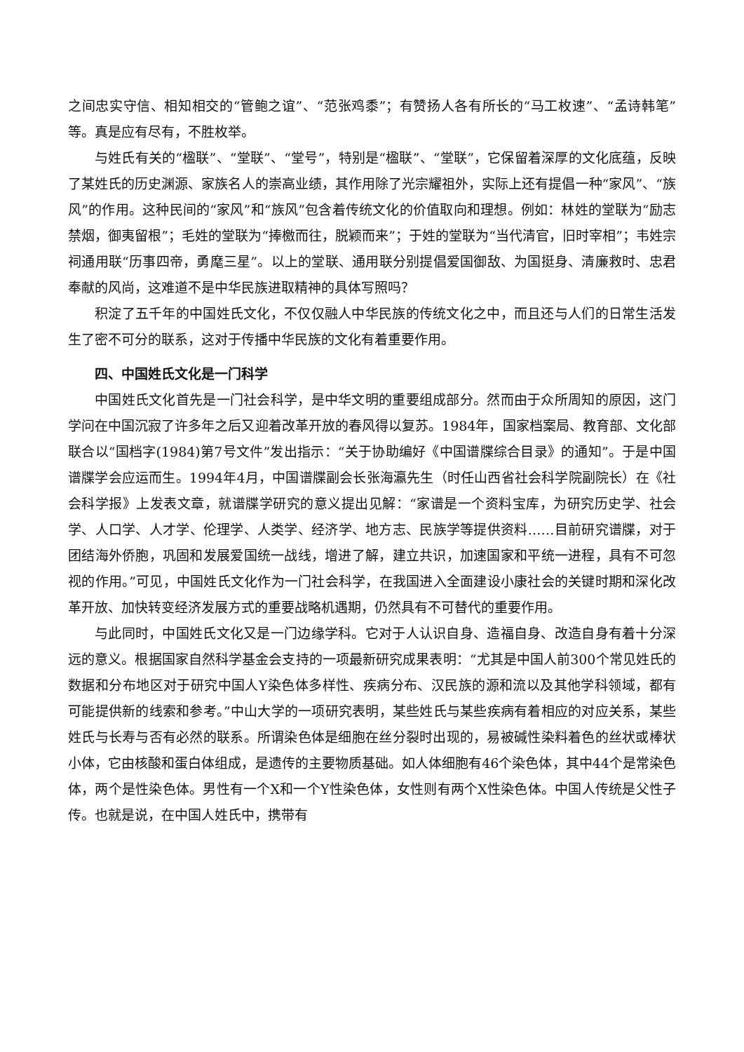之间忠实守信、相知相交的“管鲍之谊”、“范张鸡黍”；有赞扬人各有所长的“马工枚速”、“孟诗韩笔”等。真是应有尽有，不胜枚举。
与姓氏有关的“楹联”、“堂联”、“堂号”，特别是“楹联”、“堂联”，它保留着深厚的文化底蕴，反映了某姓氏的历史渊源、家族名人的崇高业绩，其作用除了光宗耀祖外，实际上还有提倡一种“家风”、“族风”的作用。这种民间的“家风”和“族风”包含着传统文化的价值取向和理想。例如：林姓的堂联为“励志禁烟，御夷留根”；毛姓的堂联为“捧檄而往，脱颖而来”；于姓的堂联为“当代清官，旧时宰相”；韦姓宗祠通用联“历事四帝，勇麾三星”。以上的堂联、通用联分别提倡爱国御敌、为国挺身、清廉救时、忠君奉献的风尚，这难道不是中华民族进取精神的具体写照吗？
积淀了五千年的中国姓氏文化，不仅仅融人中华民族的传统文化之中，而且还与人们的日常生活发生了密不可分的联系，这对于传播中华民族的文化有着重要作用。
四、中国姓氏文化是一门科学
中国姓氏文化首先是一门社会科学，是中华文明的重要组成部分。然而由于众所周知的原因，这门学问在中国沉寂了许多年之后又迎着改革开放的春风得以复苏。1984年，国家档案局、教育部、文化部联合以“国档字(1984)第7号文件”发出指示：“关于协助编好《中国谱牒综合目录》的通知”。于是中国谱牒学会应运而生。1994年4月，中国谱牒副会长张海瀛先生（时任山西省社会科学院副院长）在《社会科学报》上发表文章，就谱牒学研究的意义提出见解：“家谱是一个资料宝库，为研究历史学、社会学、人口学、人才学、伦理学、人类学、经济学、地方志、民族学等提供资料……目前研究谱牒，对于团结海外侨胞，巩固和发展爱国统一战线，增进了解，建立共识，加速国家和平统一进程，具有不可忽视的作用。”可见，中国姓氏文化作为一门社会科学，在我国进入全面建设小康社会的关键时期和深化改革开放、加快转变经济发展方式的重要战略机遇期，仍然具有不可替代的重要作用。
与此同时，中国姓氏文化又是一门边缘学科。它对于人认识自身、造福自身、改造自身有着十分深远的意义。根据国家自然科学基金会支持的一项最新研究成果表明：“尤其是中国人前300个常见姓氏的数据和分布地区对于研究中国人Y染色体多样性、疾病分布、汉民族的源和流以及其他学科领域，都有可能提供新的线索和参考。”中山大学的一项研究表明，某些姓氏与某些疾病有着相应的对应关系，某些姓氏与长寿与否有必然的联系。所谓染色体是细胞在丝分裂时出现的，易被碱性染料着色的丝状或棒状小体，它由核酸和蛋白体组成，是遗传的主要物质基础。如人体细胞有46个染色体，其中44个是常染色体，两个是性染色体。男性有一个X和一个Y性染色体，女性则有两个X性染色体。中国人传统是父性子传。也就是说，在中国人姓氏中，携带有